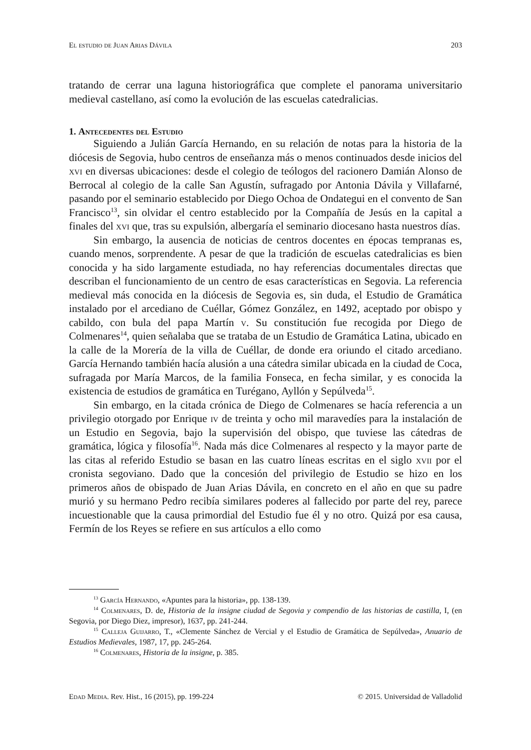El estudio de Juan Arias Dávila 203
tratando de cerrar una laguna historiográfica que complete el panorama universitario medieval castellano, así como la evolución de las escuelas catedralicias.
1. Antecedentes del Estudio
Siguiendo a Julián García Hernando, en su relación de notas para la historia de la diócesis de Segovia, hubo centros de enseñanza más o menos continuados desde inicios del xvi en diversas ubicaciones: desde el colegio de teólogos del racionero Damián Alonso de Berrocal al colegio de la calle San Agustín, sufragado por Antonia Dávila y Villafarné, pasando por el seminario establecido por Diego Ochoa de Ondategui en el convento de San Francisco<sup>13</sup>, sin olvidar el centro establecido por la Compañía de Jesús en la capital a finales del xvi que, tras su expulsión, albergaría el seminario diocesano hasta nuestros días.
Sin embargo, la ausencia de noticias de centros docentes en épocas tempranas es, cuando menos, sorprendente. A pesar de que la tradición de escuelas catedralicias es bien conocida y ha sido largamente estudiada, no hay referencias documentales directas que describan el funcionamiento de un centro de esas características en Segovia. La referencia medieval más conocida en la diócesis de Segovia es, sin duda, el Estudio de Gramática instalado por el arcediano de Cuéllar, Gómez González, en 1492, aceptado por obispo y cabildo, con bula del papa Martín v. Su constitución fue recogida por Diego de Colmenares<sup>14</sup>, quien señalaba que se trataba de un Estudio de Gramática Latina, ubicado en la calle de la Morería de la villa de Cuéllar, de donde era oriundo el citado arcediano. García Hernando también hacía alusión a una cátedra similar ubicada en la ciudad de Coca, sufragada por María Marcos, de la familia Fonseca, en fecha similar, y es conocida la existencia de estudios de gramática en Turégano, Ayllón y Sepúlveda<sup>15</sup>.
Sin embargo, en la citada crónica de Diego de Colmenares se hacía referencia a un privilegio otorgado por Enrique iv de treinta y ocho mil maravedíes para la instalación de un Estudio en Segovia, bajo la supervisión del obispo, que tuviese las cátedras de gramática, lógica y filosofía<sup>16</sup>. Nada más dice Colmenares al respecto y la mayor parte de las citas al referido Estudio se basan en las cuatro líneas escritas en el siglo xvii por el cronista segoviano. Dado que la concesión del privilegio de Estudio se hizo en los primeros años de obispado de Juan Arias Dávila, en concreto en el año en que su padre murió y su hermano Pedro recibía similares poderes al fallecido por parte del rey, parece incuestionable que la causa primordial del Estudio fue él y no otro. Quizá por esa causa, Fermín de los Reyes se refiere en sus artículos a ello como
<sup>13</sup> García Hernando, «Apuntes para la historia», pp. 138-139.
<sup>14</sup> Colmenares, D. de, Historia de la insigne ciudad de Segovia y compendio de las historias de castilla, I, (en Segovia, por Diego Diez, impresor), 1637, pp. 241-244.
<sup>15</sup> Calleja Guijarro, T., «Clemente Sánchez de Vercial y el Estudio de Gramática de Sepúlveda», Anuario de Estudios Medievales, 1987, 17, pp. 245-264.
<sup>16</sup> Colmenares, Historia de la insigne, p. 385.
Edad Media. Rev. Hist., 16 (2015), pp. 199-224 © 2015. Universidad de Valladolid